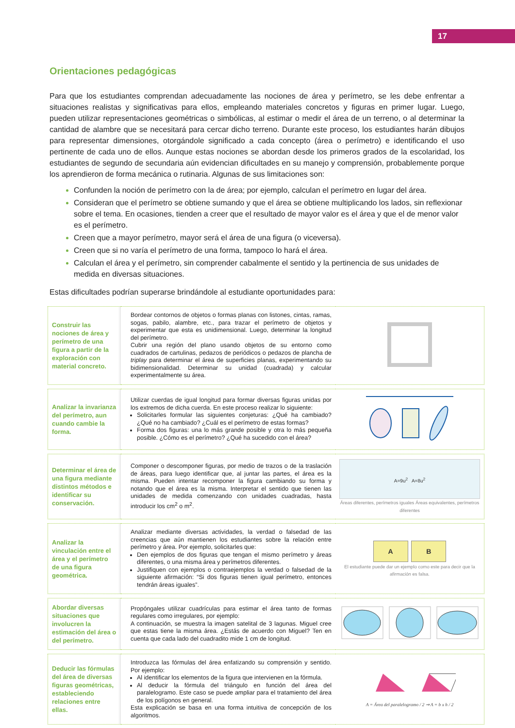17
Orientaciones pedagógicas
Para que los estudiantes comprendan adecuadamente las nociones de área y perímetro, se les debe enfrentar a situaciones realistas y significativas para ellos, empleando materiales concretos y figuras en primer lugar. Luego, pueden utilizar representaciones geométricas o simbólicas, al estimar o medir el área de un terreno, o al determinar la cantidad de alambre que se necesitará para cercar dicho terreno. Durante este proceso, los estudiantes harán dibujos para representar dimensiones, otorgándole significado a cada concepto (área o perímetro) e identificando el uso pertinente de cada uno de ellos. Aunque estas nociones se abordan desde los primeros grados de la escolaridad, los estudiantes de segundo de secundaria aún evidencian dificultades en su manejo y comprensión, probablemente porque los aprendieron de forma mecánica o rutinaria. Algunas de sus limitaciones son:
Confunden la noción de perímetro con la de área; por ejemplo, calculan el perímetro en lugar del área.
Consideran que el perímetro se obtiene sumando y que el área se obtiene multiplicando los lados, sin reflexionar sobre el tema. En ocasiones, tienden a creer que el resultado de mayor valor es el área y que el de menor valor es el perímetro.
Creen que a mayor perímetro, mayor será el área de una figura (o viceversa).
Creen que si no varía el perímetro de una forma, tampoco lo hará el área.
Calculan el área y el perímetro, sin comprender cabalmente el sentido y la pertinencia de sus unidades de medida en diversas situaciones.
Estas dificultades podrían superarse brindándole al estudiante oportunidades para:
| Construir las nociones de área y perímetro de una figura a partir de la exploración con material concreto. | Bordear contornos de objetos o formas planas con listones, cintas, ramas, sogas, pabilo, alambre, etc., para trazar el perímetro de objetos y experimentar que esta es unidimensional. Luego, determinar la longitud del perímetro. Cubrir una región del plano usando objetos de su entorno como cuadrados de cartulinas, pedazos de periódicos o pedazos de plancha de triplay para determinar el área de superficies planas, experimentando su bidimensionalidad. Determinar su unidad (cuadrada) y calcular experimentalmente su área. | |
| Analizar la invarianza del perímetro, aun cuando cambie la forma. | Utilizar cuerdas de igual longitud para formar diversas figuras unidas por los extremos de dicha cuerda. En este proceso realizar lo siguiente: Solicitarles formular las siguientes conjeturas: ¿Qué ha cambiado? ¿Qué no ha cambiado? ¿Cuál es el perímetro de estas formas? Forma dos figuras: una lo más grande posible y otra lo más pequeña posible. ¿Cómo es el perímetro? ¿Qué ha sucedido con el área? | |
| Determinar el área de una figura mediante distintos métodos e identificar su conservación. | Componer o descomponer figuras, por medio de trazos o de la traslación de áreas, para luego identificar que, al juntar las partes, el área es la misma. Pueden intentar recomponer la figura cambiando su forma y notando que el área es la misma. Interpretar el sentido que tienen las unidades de medida comenzando con unidades cuadradas, hasta introducir los cm<sup>2</sup> o m<sup>2</sup>. | A=9u<sup>2</sup> A=8u<sup>2</sup> Áreas diferentes, perímetros iguales Áreas equivalentes, perímetros diferentes |
| Analizar la vinculación entre el área y el perímetro de una figura geométrica. | Analizar mediante diversas actividades, la verdad o falsedad de las creencias que aún mantienen los estudiantes sobre la relación entre perímetro y área. Por ejemplo, solicitarles que: Den ejemplos de dos figuras que tengan el mismo perímetro y áreas diferentes, o una misma área y perímetros diferentes. Justifiquen con ejemplos o contraejemplos la verdad o falsedad de la siguiente afirmación: “Si dos figuras tienen igual perímetro, entonces tendrán áreas iguales”. | A B El estudiante puede dar un ejemplo como este para decir que la afirmación es falsa. |
| Abordar diversas situaciones que involucren la estimación del área o del perímetro. | Propóngales utilizar cuadrículas para estimar el área tanto de formas regulares como irregulares, por ejemplo: A continuación, se muestra la imagen satelital de 3 lagunas. Miguel cree que estas tiene la misma área. ¿Estás de acuerdo con Miguel? Ten en cuenta que cada lado del cuadradito mide 1 cm de longitud. | |
| Deducir las fórmulas del área de diversas figuras geométricas, estableciendo relaciones entre ellas. | Introduzca las fórmulas del área enfatizando su comprensión y sentido. Por ejemplo: Al identificar los elementos de la figura que intervienen en la fórmula. Al deducir la fórmula del triángulo en función del área del paralelogramo. Este caso se puede ampliar para el tratamiento del área de los polígonos en general. Esta explicación se basa en una forma intuitiva de concepción de los algoritmos. | A = Área del paralelogramo / 2 ⇒ A = b x h / 2 |